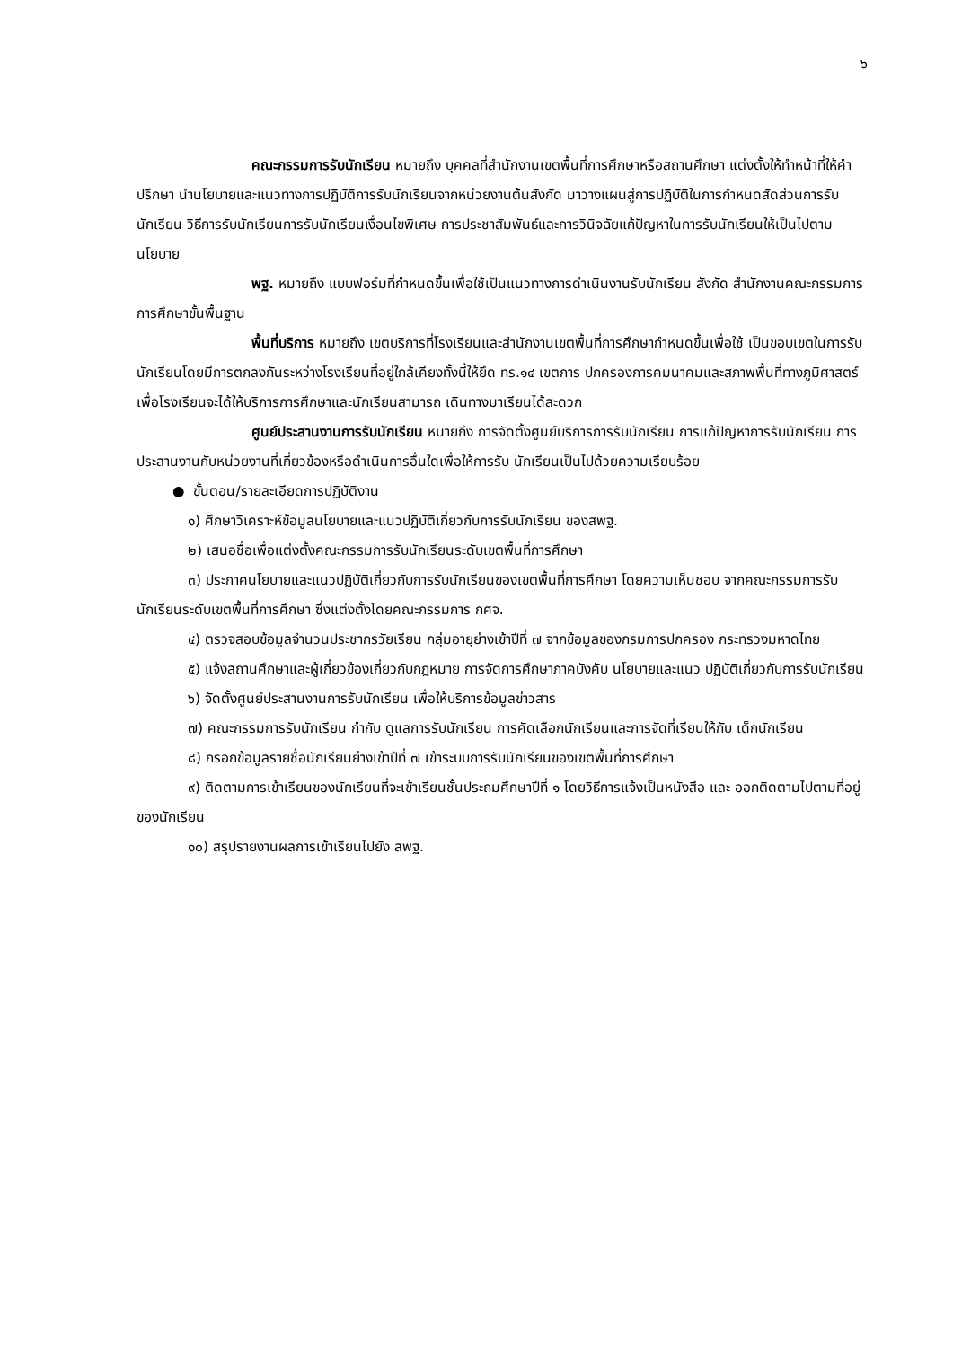๖
คณะกรรมการรับนักเรียน หมายถึง บุคคลที่สำนักงานเขตพื้นที่การศึกษาหรือสถานศึกษา แต่งตั้งให้ทำหน้าที่ให้คำปรึกษา นำนโยบายและแนวทางการปฏิบัติการรับนักเรียนจากหน่วยงานต้นสังกัด มาวางแผนสู่การปฏิบัติในการกำหนดสัดส่วนการรับนักเรียน วิธีการรับนักเรียนการรับนักเรียนเงื่อนไขพิเศษ การประชาสัมพันธ์และการวินิจฉัยแก้ปัญหาในการรับนักเรียนให้เป็นไปตามนโยบาย
พฐ. หมายถึง แบบฟอร์มที่กำหนดขึ้นเพื่อใช้เป็นแนวทางการดำเนินงานรับนักเรียน สังกัด สำนักงานคณะกรรมการการศึกษาขั้นพื้นฐาน
พื้นที่บริการ หมายถึง เขตบริการที่โรงเรียนและสำนักงานเขตพื้นที่การศึกษากำหนดขึ้นเพื่อใช้ เป็นขอบเขตในการรับนักเรียนโดยมีการตกลงกันระหว่างโรงเรียนที่อยู่ใกล้เคียงทั้งนี้ให้ยึด ทร.๑๔ เขตการ ปกครองการคมนาคมและสภาพพื้นที่ทางภูมิศาสตร์เพื่อโรงเรียนจะได้ให้บริการการศึกษาและนักเรียนสามารถ เดินทางมาเรียนได้สะดวก
ศูนย์ประสานงานการรับนักเรียน หมายถึง การจัดตั้งศูนย์บริการการรับนักเรียน การแก้ปัญหาการรับนักเรียน การประสานงานกับหน่วยงานที่เกี่ยวข้องหรือดำเนินการอื่นใดเพื่อให้การรับ นักเรียนเป็นไปด้วยความเรียบร้อย
● ขั้นตอน/รายละเอียดการปฏิบัติงาน
๑) ศึกษาวิเคราะห์ข้อมูลนโยบายและแนวปฏิบัติเกี่ยวกับการรับนักเรียน ของสพฐ.
๒) เสนอชื่อเพื่อแต่งตั้งคณะกรรมการรับนักเรียนระดับเขตพื้นที่การศึกษา
๓) ประกาศนโยบายและแนวปฏิบัติเกี่ยวกับการรับนักเรียนของเขตพื้นที่การศึกษา โดยความเห็นชอบ จากคณะกรรมการรับนักเรียนระดับเขตพื้นที่การศึกษา ซึ่งแต่งตั้งโดยคณะกรรมการ กศจ.
๔) ตรวจสอบข้อมูลจำนวนประชากรวัยเรียน กลุ่มอายุย่างเข้าปีที่ ๗ จากข้อมูลของกรมการปกครอง กระทรวงมหาดไทย
๕) แจ้งสถานศึกษาและผู้เกี่ยวข้องเกี่ยวกับกฎหมาย การจัดการศึกษาภาคบังคับ นโยบายและแนว ปฏิบัติเกี่ยวกับการรับนักเรียน
๖) จัดตั้งศูนย์ประสานงานการรับนักเรียน เพื่อให้บริการข้อมูลข่าวสาร
๗) คณะกรรมการรับนักเรียน กำกับ ดูแลการรับนักเรียน การคัดเลือกนักเรียนและการจัดที่เรียนให้กับ เด็กนักเรียน
๘) กรอกข้อมูลรายชื่อนักเรียนย่างเข้าปีที่ ๗ เข้าระบบการรับนักเรียนของเขตพื้นที่การศึกษา
๙) ติดตามการเข้าเรียนของนักเรียนที่จะเข้าเรียนชั้นประถมศึกษาปีที่ ๑ โดยวิธีการแจ้งเป็นหนังสือ และ ออกติดตามไปตามที่อยู่ของนักเรียน
๑๐) สรุปรายงานผลการเข้าเรียนไปยัง สพฐ.